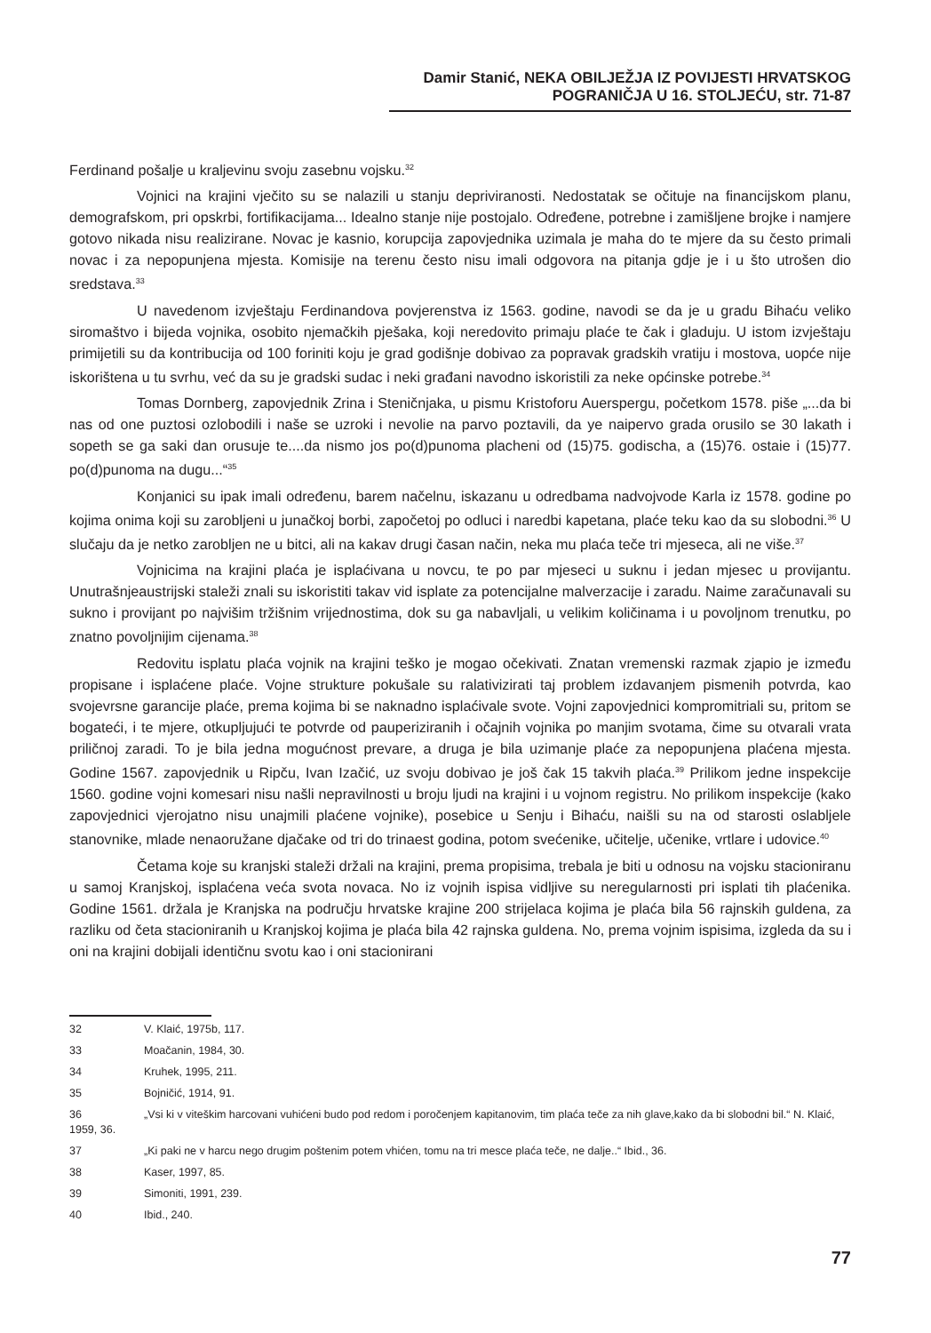Damir Stanić, NEKA OBILJEŽJA IZ POVIJESTI HRVATSKOG POGRANIČJA U 16. STOLJEĆU, str. 71-87
Ferdinand pošalje u kraljevinu svoju zasebnu vojsku.<sup>32</sup>
Vojnici na krajini vječito su se nalazili u stanju depriviranosti. Nedostatak se očituje na financijskom planu, demografskom, pri opskrbi, fortifikacijama... Idealno stanje nije postojalo. Određene, potrebne i zamišljene brojke i namjere gotovo nikada nisu realizirane. Novac je kasnio, korupcija zapovjednika uzimala je maha do te mjere da su često primali novac i za nepopunjena mjesta. Komisije na terenu često nisu imali odgovora na pitanja gdje je i u što utrošen dio sredstava.<sup>33</sup>
U navedenom izvještaju Ferdinandova povjerenstva iz 1563. godine, navodi se da je u gradu Bihaću veliko siromaštvo i bijeda vojnika, osobito njemačkih pješaka, koji neredovito primaju plaće te čak i gladuju. U istom izvještaju primijetili su da kontribucija od 100 foriniti koju je grad godišnje dobivao za popravak gradskih vratiju i mostova, uopće nije iskorištena u tu svrhu, već da su je gradski sudac i neki građani navodno iskoristili za neke općinske potrebe.<sup>34</sup>
Tomas Dornberg, zapovjednik Zrina i Steničnjaka, u pismu Kristoforu Auerspergu, početkom 1578. piše „...da bi nas od one puztosi ozlobodili i naše se uzroki i nevolie na parvo poztavili, da ye naipervo grada orusilo se 30 lakath i sopeth se ga saki dan orusuje te....da nismo jos po(d)punoma placheni od (15)75. godischa, a (15)76. ostaie i (15)77. po(d)punoma na dugu...“<sup>35</sup>
Konjanici su ipak imali određenu, barem načelnu, iskazanu u odredbama nadvojvode Karla iz 1578. godine po kojima onima koji su zarobljeni u junačkoj borbi, započetoj po odluci i naredbi kapetana, plaće teku kao da su slobodni.<sup>36</sup> U slučaju da je netko zarobljen ne u bitci, ali na kakav drugi časan način, neka mu plaća teče tri mjeseca, ali ne više.<sup>37</sup>
Vojnicima na krajini plaća je isplaćivana u novcu, te po par mjeseci u suknu i jedan mjesec u provijantu. Unutrašnjeaustrijski staleži znali su iskoristiti takav vid isplate za potencijalne malverzacije i zaradu. Naime zaračunavali su sukno i provijant po najvišim tržišnim vrijednostima, dok su ga nabavljali, u velikim količinama i u povoljnom trenutku, po znatno povoljnijim cijenama.<sup>38</sup>
Redovitu isplatu plaća vojnik na krajini teško je mogao očekivati. Znatan vremenski razmak zjapio je između propisane i isplaćene plaće. Vojne strukture pokušale su ralativizirati taj problem izdavanjem pismenih potvrda, kao svojevrsne garancije plaće, prema kojima bi se naknadno isplaćivale svote. Vojni zapovjednici kompromitriali su, pritom se bogateći, i te mjere, otkupljujući te potvrde od pauperiziranih i očajnih vojnika po manjim svotama, čime su otvarali vrata priličnoj zaradi. To je bila jedna mogućnost prevare, a druga je bila uzimanje plaće za nepopunjena plaćena mjesta. Godine 1567. zapovjednik u Ripču, Ivan Izačić, uz svoju dobivao je još čak 15 takvih plaća.<sup>39</sup> Prilikom jedne inspekcije 1560. godine vojni komesari nisu našli nepravilnosti u broju ljudi na krajini i u vojnom registru. No prilikom inspekcije (kako zapovjednici vjerojatno nisu unajmili plaćene vojnike), posebice u Senju i Bihaću, naišli su na od starosti oslabljele stanovnike, mlade nenaoružane djačake od tri do trinaest godina, potom svećenike, učitelje, učenike, vrtlare i udovice.<sup>40</sup>
Četama koje su kranjski staleži držali na krajini, prema propisima, trebala je biti u odnosu na vojsku stacioniranu u samoj Kranjskoj, isplaćena veća svota novaca. No iz vojnih ispisa vidljive su neregularnosti pri isplati tih plaćenika. Godine 1561. držala je Kranjska na području hrvatske krajine 200 strijelaca kojima je plaća bila 56 rajnskih guldena, za razliku od četa stacioniranih u Kranjskoj kojima je plaća bila 42 rajnska guldena. No, prema vojnim ispisima, izgleda da su i oni na krajini dobijali identičnu svotu kao i oni stacionirani
32 V. Klaić, 1975b, 117.
33 Moačanin, 1984, 30.
34 Kruhek, 1995, 211.
35 Bojničić, 1914, 91.
36 „Vsi ki v viteškim harcovani vuhićeni budo pod redom i poročenjem kapitanovim, tim plaća teče za nih glave,kako da bi slobodni bil.“ N. Klaić, 1959, 36.
37 „Ki paki ne v harcu nego drugim poštenim potem vhićen, tomu na tri mesce plaća teče, ne dalje..“ Ibid., 36.
38 Kaser, 1997, 85.
39 Simoniti, 1991, 239.
40 Ibid., 240.
77